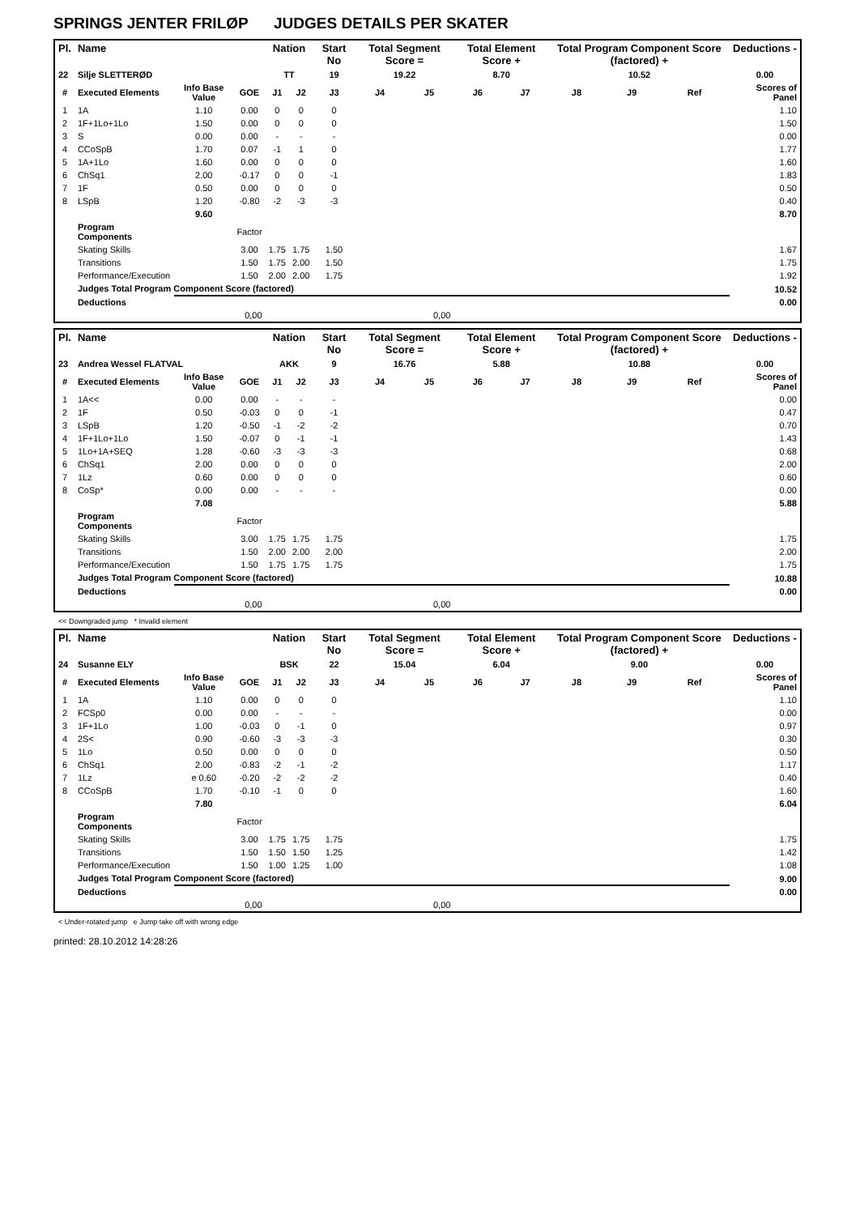SPRINGS JENTER FRILØP JUDGES DETAILS PER SKATER
| Pl. | Name | | | Nation | | Start No | Total Segment Score = | | Total Element Score + | | Total Program Component Score (factored) + | | | Deductions - |
| --- | --- | --- | --- | --- | --- | --- | --- | --- | --- | --- | --- | --- | --- | --- |
| 22 | Silje SLETTERØD | | | TT | | 19 | 19.22 | | 8.70 | | 10.52 | | | 0.00 |
| # | Executed Elements | Info Base Value | GOE | J1 | J2 | J3 | J4 | J5 | J6 | J7 | J8 | J9 | Ref | Scores of Panel |
| 1 | 1A | 1.10 | 0.00 | 0 | 0 | 0 | | | | | | | | 1.10 |
| 2 | 1F+1Lo+1Lo | 1.50 | 0.00 | 0 | 0 | 0 | | | | | | | | 1.50 |
| 3 | S | 0.00 | 0.00 | - | - | - | | | | | | | | 0.00 |
| 4 | CCoSpB | 1.70 | 0.07 | -1 | 1 | 0 | | | | | | | | 1.77 |
| 5 | 1A+1Lo | 1.60 | 0.00 | 0 | 0 | 0 | | | | | | | | 1.60 |
| 6 | ChSq1 | 2.00 | -0.17 | 0 | 0 | -1 | | | | | | | | 1.83 |
| 7 | 1F | 0.50 | 0.00 | 0 | 0 | 0 | | | | | | | | 0.50 |
| 8 | LSpB | 1.20 | -0.80 | -2 | -3 | -3 | | | | | | | | 0.40 |
| | | 9.60 | | | | | | | | | | | | 8.70 |
| | Program Components | | Factor | | | | | | | | | | | |
| | Skating Skills | | 3.00 | 1.75 | 1.75 | 1.50 | | | | | | | | 1.67 |
| | Transitions | | 1.50 | 1.75 | 2.00 | 1.50 | | | | | | | | 1.75 |
| | Performance/Execution | | 1.50 | 2.00 | 2.00 | 1.75 | | | | | | | | 1.92 |
| | Judges Total Program Component Score (factored) | | | | | | | | | | | | | 10.52 |
| | Deductions | | | | | | | | | | | | | 0.00 |
| 0,00 | | | | 0,00 | | | | | | | | | | |
| Pl. | Name | | | Nation | | Start No | Total Segment Score = | | Total Element Score + | | Total Program Component Score (factored) + | | | Deductions - |
| --- | --- | --- | --- | --- | --- | --- | --- | --- | --- | --- | --- | --- | --- | --- |
| 23 | Andrea Wessel FLATVAL | | | AKK | | 9 | 16.76 | | 5.88 | | 10.88 | | | 0.00 |
| # | Executed Elements | Info Base Value | GOE | J1 | J2 | J3 | J4 | J5 | J6 | J7 | J8 | J9 | Ref | Scores of Panel |
| 1 | 1A<< | 0.00 | 0.00 | - | - | - | | | | | | | | 0.00 |
| 2 | 1F | 0.50 | -0.03 | 0 | 0 | -1 | | | | | | | | 0.47 |
| 3 | LSpB | 1.20 | -0.50 | -1 | -2 | -2 | | | | | | | | 0.70 |
| 4 | 1F+1Lo+1Lo | 1.50 | -0.07 | 0 | -1 | -1 | | | | | | | | 1.43 |
| 5 | 1Lo+1A+SEQ | 1.28 | -0.60 | -3 | -3 | -3 | | | | | | | | 0.68 |
| 6 | ChSq1 | 2.00 | 0.00 | 0 | 0 | 0 | | | | | | | | 2.00 |
| 7 | 1Lz | 0.60 | 0.00 | 0 | 0 | 0 | | | | | | | | 0.60 |
| 8 | CoSp* | 0.00 | 0.00 | - | - | - | | | | | | | | 0.00 |
| | | 7.08 | | | | | | | | | | | | 5.88 |
| | Program Components | | Factor | | | | | | | | | | | |
| | Skating Skills | | 3.00 | 1.75 | 1.75 | 1.75 | | | | | | | | 1.75 |
| | Transitions | | 1.50 | 2.00 | 2.00 | 2.00 | | | | | | | | 2.00 |
| | Performance/Execution | | 1.50 | 1.75 | 1.75 | 1.75 | | | | | | | | 1.75 |
| | Judges Total Program Component Score (factored) | | | | | | | | | | | | | 10.88 |
| | Deductions | | | | | | | | | | | | | 0.00 |
| 0,00 | | | | 0,00 | | | | | | | | | | |
<< Downgraded jump * Invalid element
| Pl. | Name | | | Nation | | Start No | Total Segment Score = | | Total Element Score + | | Total Program Component Score (factored) + | | | Deductions - |
| --- | --- | --- | --- | --- | --- | --- | --- | --- | --- | --- | --- | --- | --- | --- |
| 24 | Susanne ELY | | | BSK | | 22 | 15.04 | | 6.04 | | 9.00 | | | 0.00 |
| # | Executed Elements | Info Base Value | GOE | J1 | J2 | J3 | J4 | J5 | J6 | J7 | J8 | J9 | Ref | Scores of Panel |
| 1 | 1A | 1.10 | 0.00 | 0 | 0 | 0 | | | | | | | | 1.10 |
| 2 | FCSp0 | 0.00 | 0.00 | - | - | - | | | | | | | | 0.00 |
| 3 | 1F+1Lo | 1.00 | -0.03 | 0 | -1 | 0 | | | | | | | | 0.97 |
| 4 | 2S< | 0.90 | -0.60 | -3 | -3 | -3 | | | | | | | | 0.30 |
| 5 | 1Lo | 0.50 | 0.00 | 0 | 0 | 0 | | | | | | | | 0.50 |
| 6 | ChSq1 | 2.00 | -0.83 | -2 | -1 | -2 | | | | | | | | 1.17 |
| 7 | 1Lz | e 0.60 | -0.20 | -2 | -2 | -2 | | | | | | | | 0.40 |
| 8 | CCoSpB | 1.70 | -0.10 | -1 | 0 | 0 | | | | | | | | 1.60 |
| | | 7.80 | | | | | | | | | | | | 6.04 |
| | Program Components | | Factor | | | | | | | | | | | |
| | Skating Skills | | 3.00 | 1.75 | 1.75 | 1.75 | | | | | | | | 1.75 |
| | Transitions | | 1.50 | 1.50 | 1.50 | 1.25 | | | | | | | | 1.42 |
| | Performance/Execution | | 1.50 | 1.00 | 1.25 | 1.00 | | | | | | | | 1.08 |
| | Judges Total Program Component Score (factored) | | | | | | | | | | | | | 9.00 |
| | Deductions | | | | | | | | | | | | | 0.00 |
| 0,00 | | | | 0,00 | | | | | | | | | | |
< Under-rotated jump e Jump take off with wrong edge
printed: 28.10.2012 14:28:26